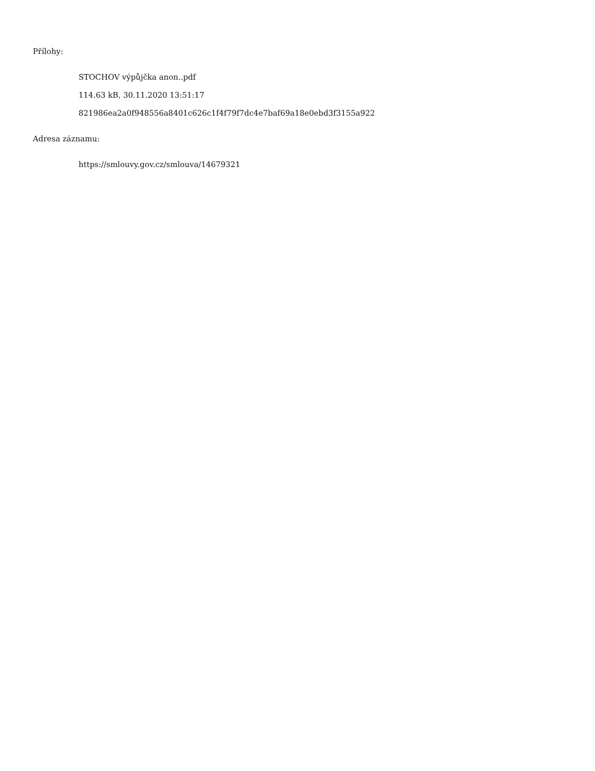Přílohy:
STOCHOV výpůjčka anon..pdf
114.63 kB, 30.11.2020 13:51:17
821986ea2a0f948556a8401c626c1f4f79f7dc4e7baf69a18e0ebd3f3155a922
Adresa záznamu:
https://smlouvy.gov.cz/smlouva/14679321